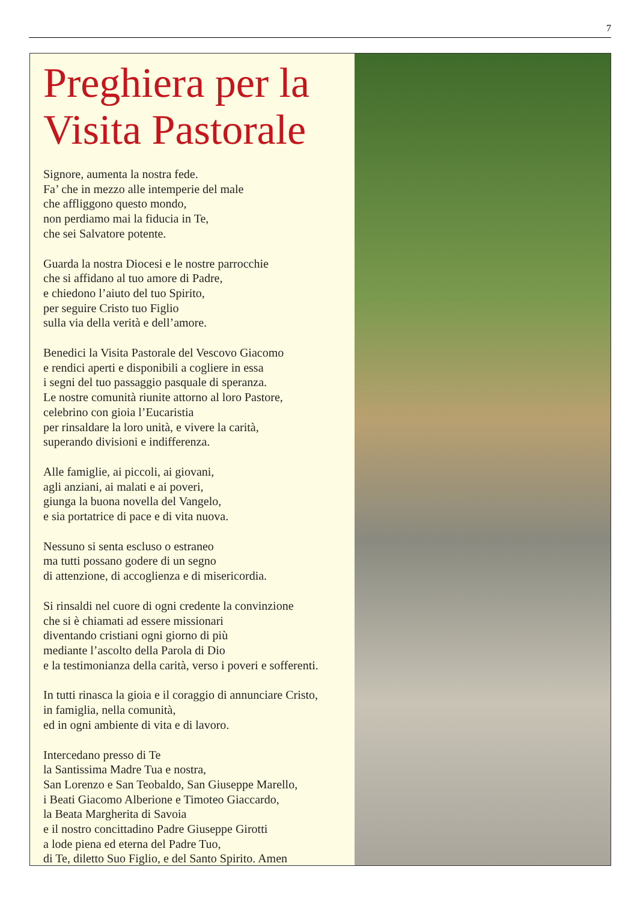7
Preghiera per la
Visita Pastorale
Signore, aumenta la nostra fede.
Fa’ che in mezzo alle intemperie del male
che affliggono questo mondo,
non perdiamo mai la fiducia in Te,
che sei Salvatore potente.
Guarda la nostra Diocesi e le nostre parrocchie
che si affidano al tuo amore di Padre,
e chiedono l’aiuto del tuo Spirito,
per seguire Cristo tuo Figlio
sulla via della verità e dell’amore.
Benedici la Visita Pastorale del Vescovo Giacomo
e rendici aperti e disponibili a cogliere in essa
i segni del tuo passaggio pasquale di speranza.
Le nostre comunità riunite attorno al loro Pastore,
celebrino con gioia l’Eucaristia
per rinsaldare la loro unità, e vivere la carità,
superando divisioni e indifferenza.
Alle famiglie, ai piccoli, ai giovani,
agli anziani, ai malati e ai poveri,
giunga la buona novella del Vangelo,
e sia portatrice di pace e di vita nuova.
Nessuno si senta escluso o estraneo
ma tutti possano godere di un segno
di attenzione, di accoglienza e di misericordia.
Si rinsaldi nel cuore di ogni credente la convinzione
che si è chiamati ad essere missionari
diventando cristiani ogni giorno di più
mediante l’ascolto della Parola di Dio
e la testimonianza della carità, verso i poveri e sofferenti.
In tutti rinasca la gioia e il coraggio di annunciare Cristo,
in famiglia, nella comunità,
ed in ogni ambiente di vita e di lavoro.
Intercedano presso di Te
la Santissima Madre Tua e nostra,
San Lorenzo e San Teobaldo, San Giuseppe Marello,
i Beati Giacomo Alberione e Timoteo Giaccardo,
la Beata Margherita di Savoia
e il nostro concittadino Padre Giuseppe Girotti
a lode piena ed eterna del Padre Tuo,
di Te, diletto Suo Figlio, e del Santo Spirito. Amen